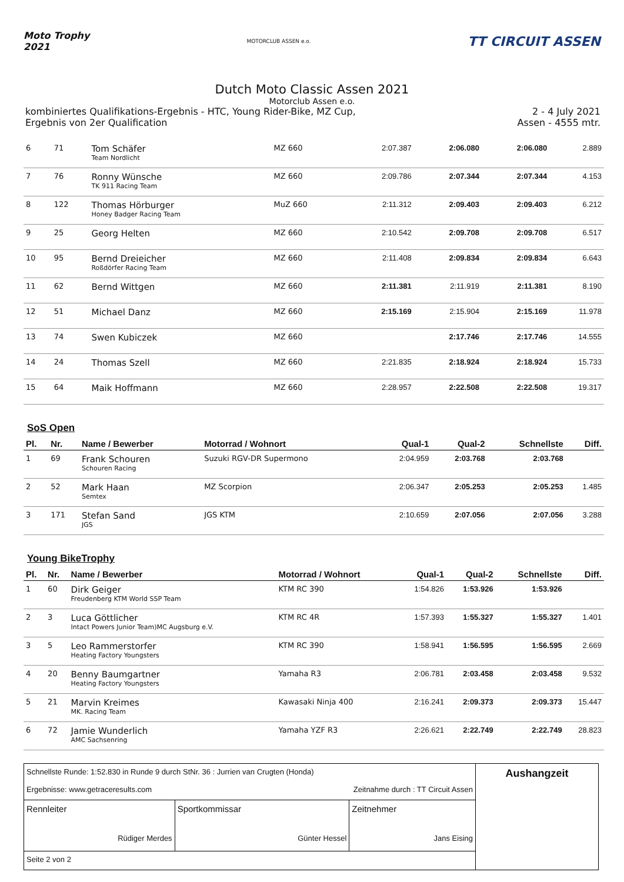Moto Trophy
2021
MOTORCLUB ASSEN e.o.
TT CIRCUIT ASSEN
Dutch Moto Classic Assen 2021
Motorclub Assen e.o.
kombiniertes Qualifikations-Ergebnis - HTC, Young Rider-Bike, MZ Cup, 2 - 4 July 2021
Ergebnis von 2er Qualification Assen - 4555 mtr.
| 6 | 71 | Tom Schäfer Team Nordlicht | MZ 660 | 2:07.387 | 2:06.080 | 2:06.080 | 2.889 |
| 7 | 76 | Ronny Wünsche TK 911 Racing Team | MZ 660 | 2:09.786 | 2:07.344 | 2:07.344 | 4.153 |
| 8 | 122 | Thomas Hörburger Honey Badger Racing Team | MuZ 660 | 2:11.312 | 2:09.403 | 2:09.403 | 6.212 |
| 9 | 25 | Georg Helten | MZ 660 | 2:10.542 | 2:09.708 | 2:09.708 | 6.517 |
| 10 | 95 | Bernd Dreieicher Roßdörfer Racing Team | MZ 660 | 2:11.408 | 2:09.834 | 2:09.834 | 6.643 |
| 11 | 62 | Bernd Wittgen | MZ 660 | 2:11.381 | 2:11.919 | 2:11.381 | 8.190 |
| 12 | 51 | Michael Danz | MZ 660 | 2:15.169 | 2:15.904 | 2:15.169 | 11.978 |
| 13 | 74 | Swen Kubiczek | MZ 660 | | 2:17.746 | 2:17.746 | 14.555 |
| 14 | 24 | Thomas Szell | MZ 660 | 2:21.835 | 2:18.924 | 2:18.924 | 15.733 |
| 15 | 64 | Maik Hoffmann | MZ 660 | 2:28.957 | 2:22.508 | 2:22.508 | 19.317 |
SoS Open
| Pl. | Nr. | Name / Bewerber | Motorrad / Wohnort | Qual-1 | Qual-2 | Schnellste | Diff. |
| --- | --- | --- | --- | --- | --- | --- | --- |
| 1 | 69 | Frank Schouren Schouren Racing | Suzuki RGV-DR Supermono | 2:04.959 | 2:03.768 | 2:03.768 | |
| 2 | 52 | Mark Haan Semtex | MZ Scorpion | 2:06.347 | 2:05.253 | 2:05.253 | 1.485 |
| 3 | 171 | Stefan Sand JGS | JGS KTM | 2:10.659 | 2:07.056 | 2:07.056 | 3.288 |
Young BikeTrophy
| Pl. | Nr. | Name / Bewerber | Motorrad / Wohnort | Qual-1 | Qual-2 | Schnellste | Diff. |
| --- | --- | --- | --- | --- | --- | --- | --- |
| 1 | 60 | Dirk Geiger Freudenberg KTM World SSP Team | KTM RC 390 | 1:54.826 | 1:53.926 | 1:53.926 | |
| 2 | 3 | Luca Göttlicher Intact Powers Junior Team)MC Augsburg e.V. | KTM RC 4R | 1:57.393 | 1:55.327 | 1:55.327 | 1.401 |
| 3 | 5 | Leo Rammerstorfer Heating Factory Youngsters | KTM RC 390 | 1:58.941 | 1:56.595 | 1:56.595 | 2.669 |
| 4 | 20 | Benny Baumgartner Heating Factory Youngsters | Yamaha R3 | 2:06.781 | 2:03.458 | 2:03.458 | 9.532 |
| 5 | 21 | Marvin Kreimes MK. Racing Team | Kawasaki Ninja 400 | 2:16.241 | 2:09.373 | 2:09.373 | 15.447 |
| 6 | 72 | Jamie Wunderlich AMC Sachsenring | Yamaha YZF R3 | 2:26.621 | 2:22.749 | 2:22.749 | 28.823 |
| Schnellste Runde: 1:52.830 in Runde 9 durch StNr. 36 : Jurrien van Crugten (Honda) Ergebnisse: www.getraceresults.com Zeitnahme durch : TT Circuit Assen | | | Aushangzeit |
| Rennleiter Rüdiger Merdes | Sportkommissar Günter Hessel | Zeitnehmer Jans Eising | |
| Seite 2 von 2 | | | |